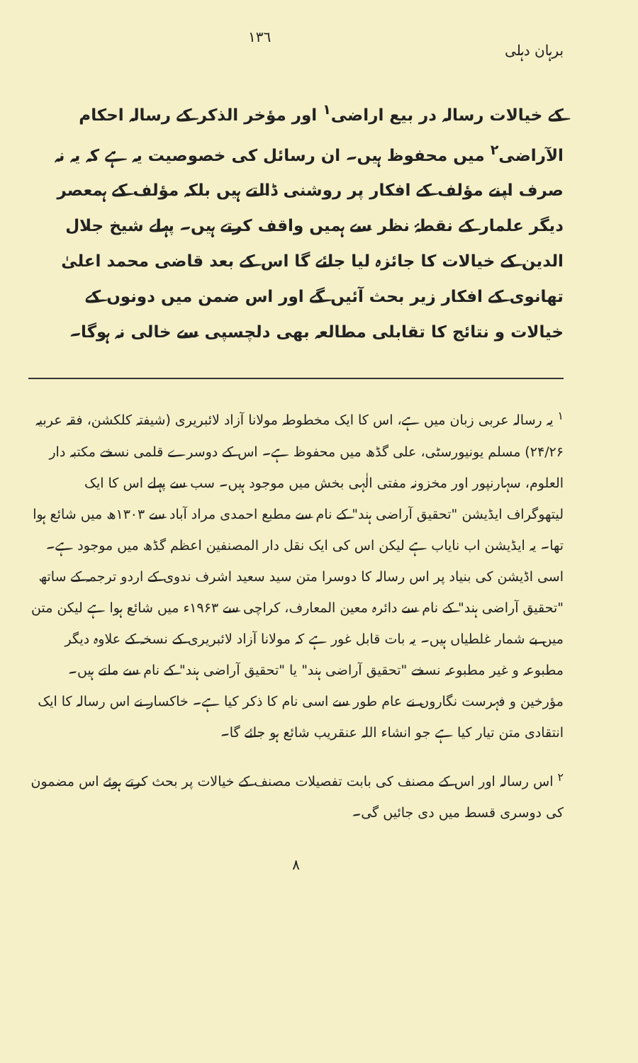برہان دہلی ١٣٦
کے خیالات رسالہ در بیع اراضی<sup>١</sup> اور مؤخر الذکر کے رسالہ احکام الآراضی<sup>٢</sup> میں محفوظ ہیں۔ ان رسائل کی خصوصیت یہ ہے کہ یہ نہ صرف اپنے مؤلف کے افکار پر روشنی ڈالتے ہیں بلکہ مؤلف کے ہمعصر دیگر علمار کے نقطۂ نظر سے ہمیں واقف کرتے ہیں۔ پہلے شیخ جلال الدین کے خیالات کا جائزہ لیا جائے گا اس کے بعد قاضی محمد اعلیٰ تھانوی کے افکار زیر بحث آئیں گے اور اس ضمن میں دونوں کے خیالات و نتائج کا تقابلی مطالعہ بھی دلچسپی سے خالی نہ ہوگا۔
<sup>١</sup> یہ رسالہ عربی زبان میں ہے، اس کا ایک مخطوطہ مولانا آزاد لائبریری (شیفتہ کلکشن، فقہ عربیہ ۲۴/۲۶) مسلم یونیورسٹی، علی گڈھ میں محفوظ ہے۔ اس کے دوسرے قلمی نسخے مکتبہ دار العلوم، سہارنپور اور مخزونہ مفتی الٰہی بخش میں موجود ہیں۔ سب سے پہلے اس کا ایک لیتھوگراف ایڈیشن "تحقیق آراضی ہند" کے نام سے مطبع احمدی مراد آباد سے ۱۳۰۳ھ میں شائع ہوا تھا۔ یہ ایڈیشن اب نایاب ہے لیکن اس کی ایک نقل دار المصنفین اعظم گڈھ میں موجود ہے۔ اسی اڈیشن کی بنیاد پر اس رسالہ کا دوسرا متن سید سعید اشرف ندوی کے اردو ترجمہ کے ساتھ "تحقیق آراضی ہند" کے نام سے دائرہ معین المعارف، کراچی سے ۱۹۶۳ء میں شائع ہوا ہے لیکن متن میں بے شمار غلطیاں ہیں۔ یہ بات قابل غور ہے کہ مولانا آزاد لائبریری کے نسخہ کے علاوہ دیگر مطبوعہ و غیر مطبوعہ نسخے "تحقیق آراضی ہند" یا "تحقیق آراضی ہند" کے نام سے ملتے ہیں۔ مؤرخین و فہرست نگاروں نے عام طور سے اسی نام کا ذکر کیا ہے۔ خاکسار نے اس رسالہ کا ایک انتقادی متن تیار کیا ہے جو انشاء اللہ عنقریب شائع ہو جائے گا۔
<sup>٢</sup> اس رسالہ اور اس کے مصنف کی بابت تفصیلات مصنف کے خیالات پر بحث کرتے ہوئے اس مضمون کی دوسری قسط میں دی جائیں گی۔
٨